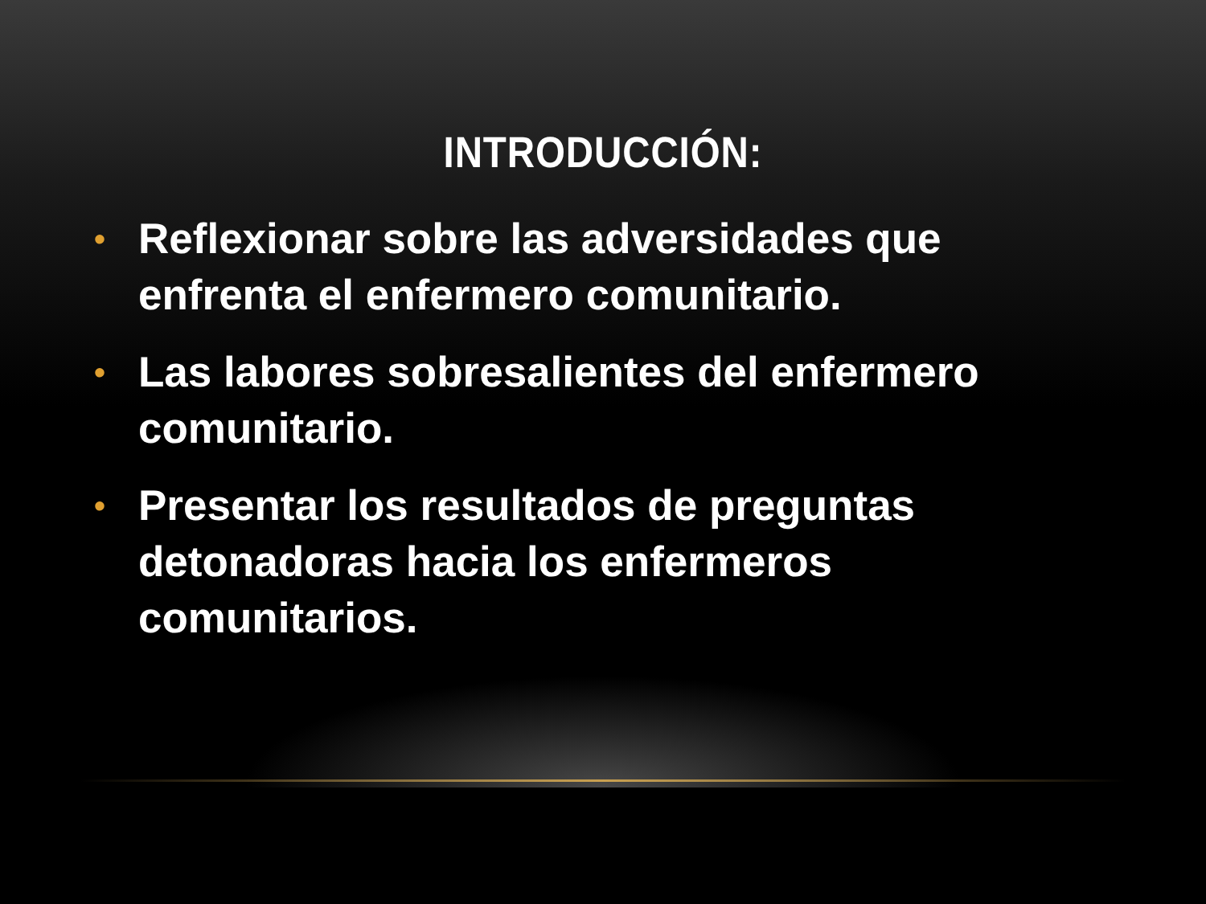INTRODUCCIÓN:
• Reflexionar sobre las adversidades que enfrenta el enfermero comunitario.
• Las labores sobresalientes del enfermero comunitario.
• Presentar los resultados de preguntas detonadoras hacia los enfermeros comunitarios.